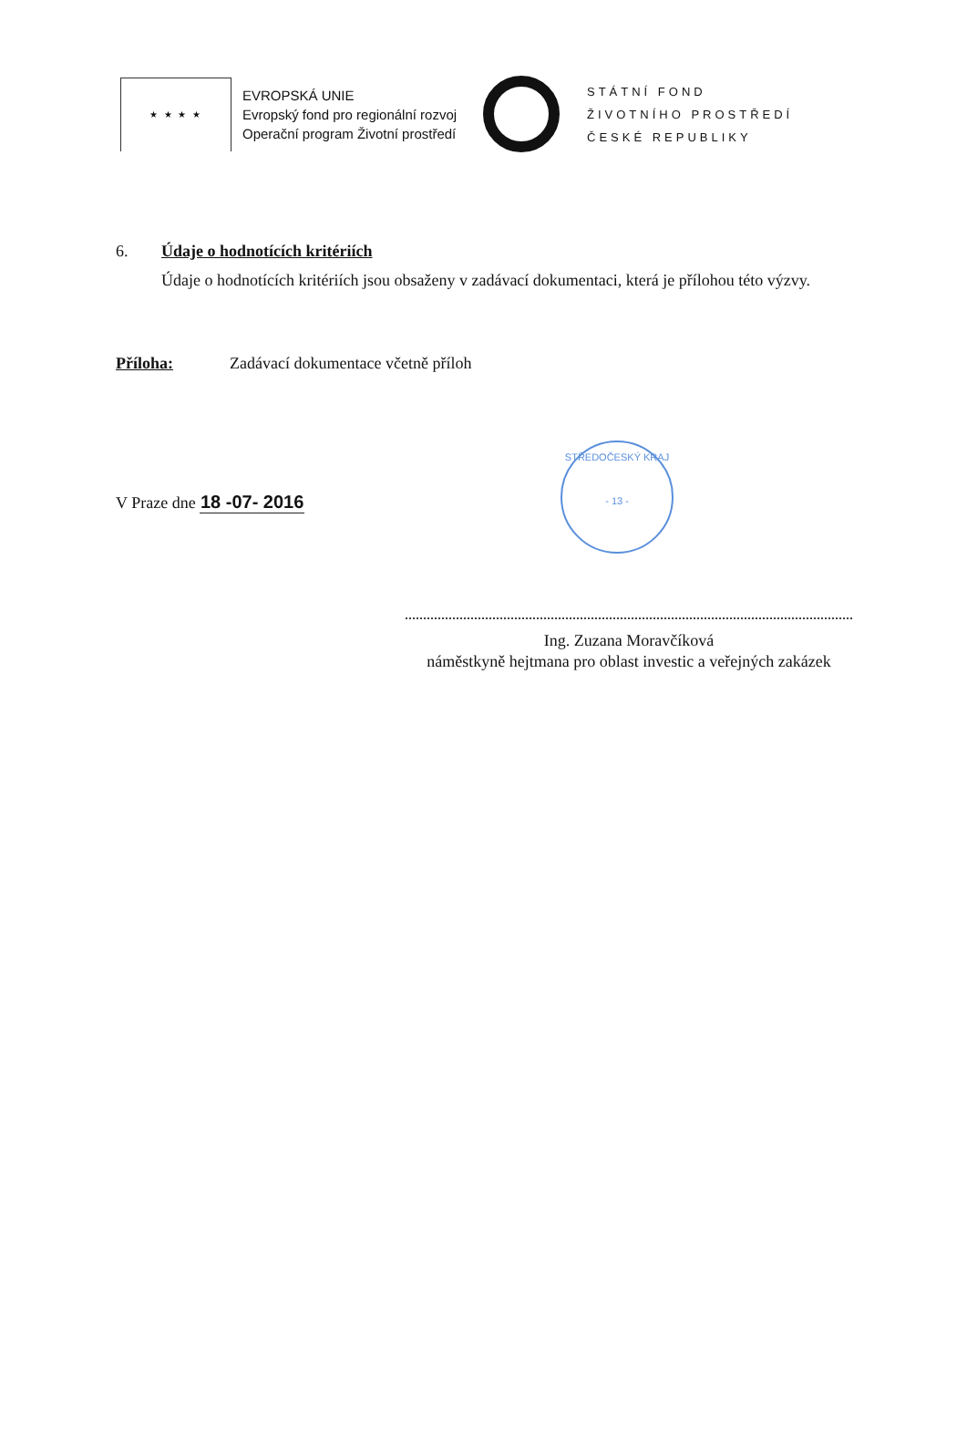★ ★ ★ ★
EVROPSKÁ UNIE
Evropský fond pro regionální rozvoj
Operační program Životní prostředí
STÁTNÍ FOND
ŽIVOTNÍHO PROSTŘEDÍ
ČESKÉ REPUBLIKY
6. Údaje o hodnotících kritériích
Údaje o hodnotících kritériích jsou obsaženy v zadávací dokumentaci, která je přílohou této výzvy.
Příloha: Zadávací dokumentace včetně příloh
V Praze dne 18 -07- 2016
STŘEDOČESKÝ KRAJ
- 13 -
Ing. Zuzana Moravčíková
náměstkyně hejtmana pro oblast investic a veřejných zakázek